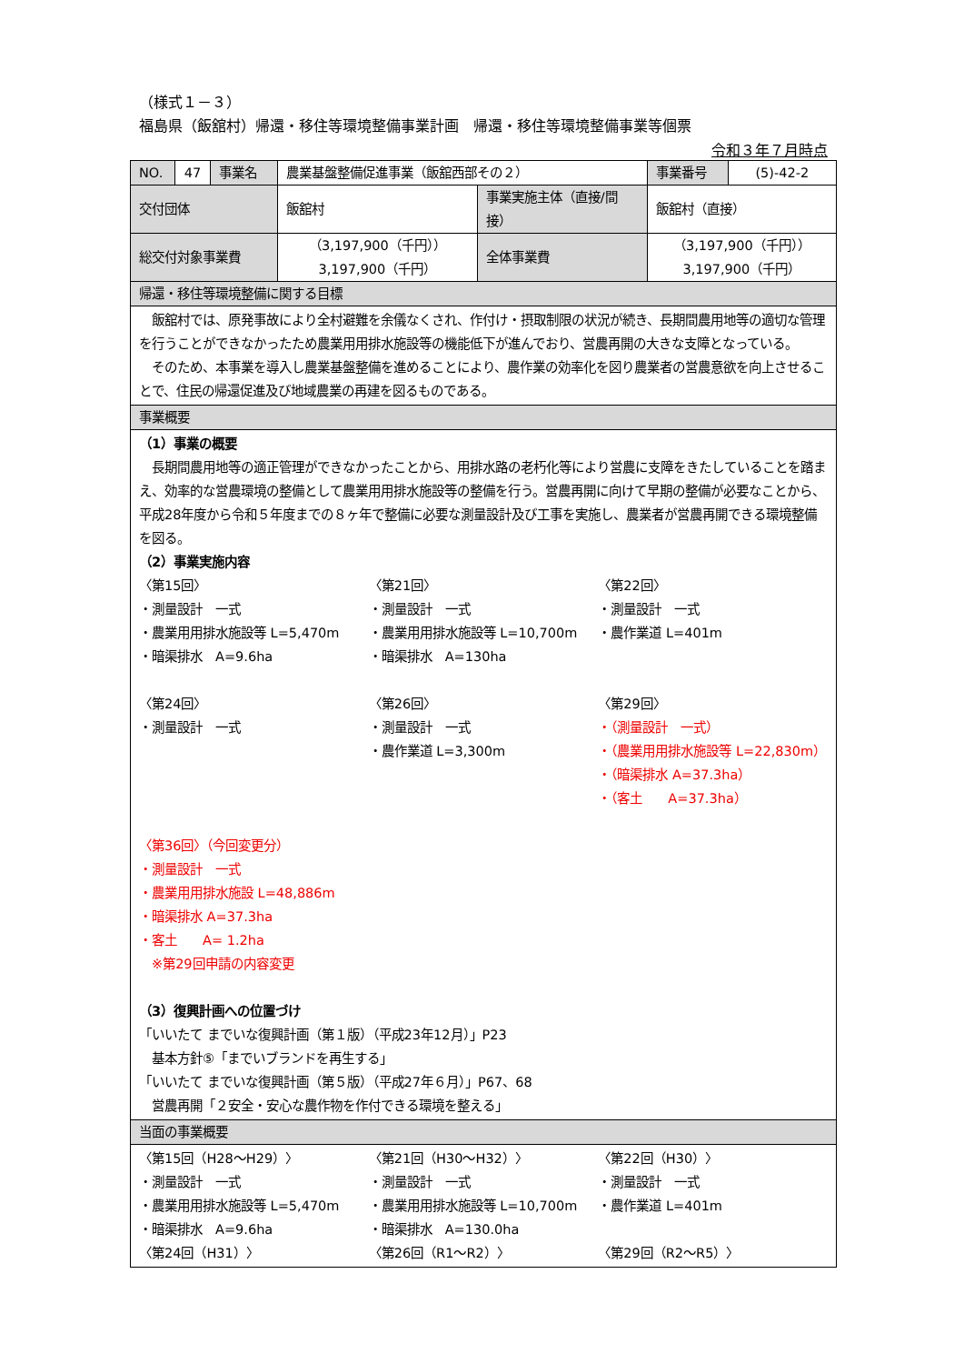（様式１－３）
福島県（飯舘村）帰還・移住等環境整備事業計画　帰還・移住等環境整備事業等個票
令和３年７月時点
| NO. | 47 | 事業名 | 農業基盤整備促進事業（飯舘西部その２） | | 事業番号 | (5)-42-2 |
| 交付団体 | | | 飯舘村 | 事業実施主体（直接/間接） | 飯舘村（直接） | |
| 総交付対象事業費 | | | （3,197,900（千円）） 3,197,900（千円） | 全体事業費 | （3,197,900（千円）） 3,197,900（千円） | |
| 帰還・移住等環境整備に関する目標 | | | | | | |
| 飯舘村では、原発事故により全村避難を余儀なくされ、作付け・摂取制限の状況が続き、長期間農用地等の適切な管理を行うことができなかったため農業用用排水施設等の機能低下が進んでおり、営農再開の大きな支障となっている。 そのため、本事業を導入し農業基盤整備を進めることにより、農作業の効率化を図り農業者の営農意欲を向上させることで、住民の帰還促進及び地域農業の再建を図るものである。 | | | | | | |
| 事業概要 | | | | | | |
| （1）事業の概要 長期間農用地等の適正管理ができなかったことから、用排水路の老朽化等により営農に支障をきたしていることを踏まえ、効率的な営農環境の整備として農業用用排水施設等の整備を行う。営農再開に向けて早期の整備が必要なことから、平成28年度から令和５年度までの８ヶ年で整備に必要な測量設計及び工事を実施し、農業者が営農再開できる環境整備を図る。 （2）事業実施内容 〈第15回〉 ・測量設計 一式 ・農業用用排水施設等 L=5,470m ・暗渠排水 A=9.6ha 〈第21回〉 ・測量設計 一式 ・農業用用排水施設等 L=10,700m ・暗渠排水 A=130ha 〈第22回〉 ・測量設計 一式 ・農作業道 L=401m 〈第24回〉 ・測量設計 一式 〈第26回〉 ・測量設計 一式 ・農作業道 L=3,300m 〈第29回〉 ・（測量設計 一式） ・（農業用用排水施設等 L=22,830m） ・（暗渠排水 A=37.3ha） ・（客土 A=37.3ha） 〈第36回〉（今回変更分） ・測量設計 一式 ・農業用用排水施設 L=48,886m ・暗渠排水 A=37.3ha ・客土 A= 1.2ha ※第29回申請の内容変更 （3）復興計画への位置づけ 「いいたて までいな復興計画（第１版）（平成23年12月）」P23 基本方針⑤「までいブランドを再生する」 「いいたて までいな復興計画（第５版）（平成27年６月）」P67、68 営農再開「２安全・安心な農作物を作付できる環境を整える」 | | | | | | |
| 当面の事業概要 | | | | | | |
| 〈第15回（H28～H29）〉 ・測量設計 一式 ・農業用用排水施設等 L=5,470m ・暗渠排水 A=9.6ha 〈第21回（H30～H32）〉 ・測量設計 一式 ・農業用用排水施設等 L=10,700m ・暗渠排水 A=130.0ha 〈第22回（H30）〉 ・測量設計 一式 ・農作業道 L=401m 〈第24回（H31）〉 〈第26回（R1～R2）〉 〈第29回（R2～R5）〉 | | | | | | |